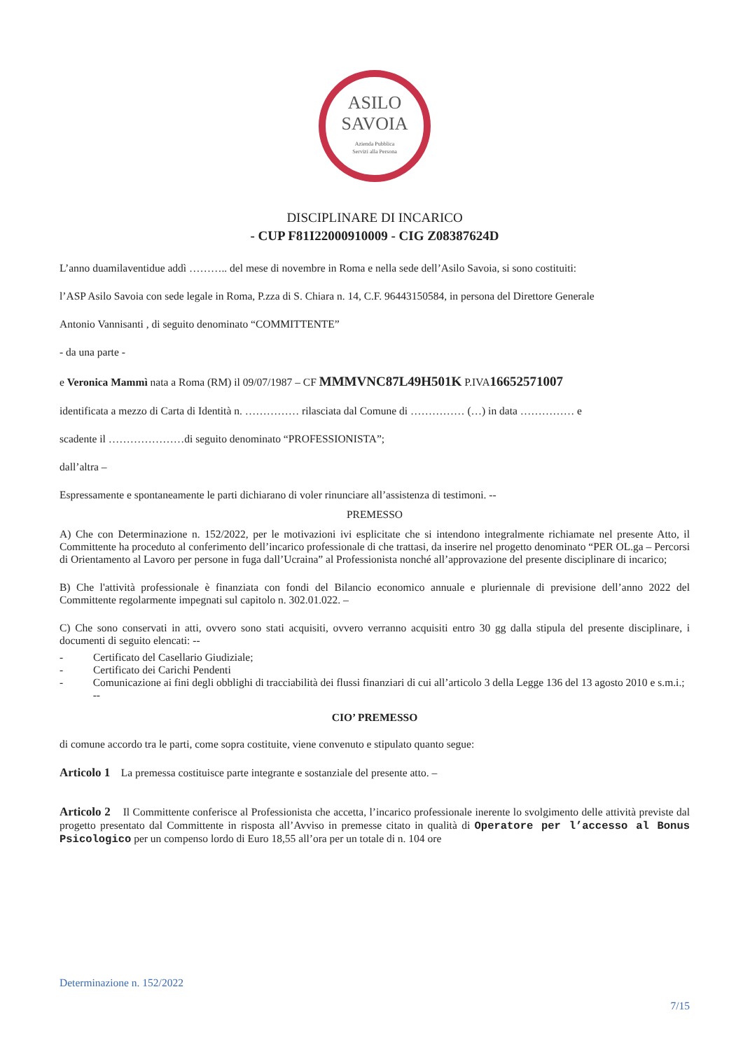ASILO
SAVOIA
Azienda Pubblica
Servizi alla Persona
DISCIPLINARE DI INCARICO
- CUP F81I22000910009 - CIG Z08387624D
L’anno duamilaventidue addì ……….. del mese di novembre in Roma e nella sede dell’Asilo Savoia, si sono costituiti:
l’ASP Asilo Savoia con sede legale in Roma, P.zza di S. Chiara n. 14, C.F. 96443150584, in persona del Direttore Generale
Antonio Vannisanti , di seguito denominato “COMMITTENTE”
- da una parte -
e Veronica Mammì nata a Roma (RM) il 09/07/1987 – CF MMMVNC87L49H501K P.IVA16652571007
identificata a mezzo di Carta di Identità n. …………… rilasciata dal Comune di …………… (…) in data …………… e
scadente il …………………di seguito denominato “PROFESSIONISTA”;
dall’altra –
Espressamente e spontaneamente le parti dichiarano di voler rinunciare all’assistenza di testimoni. --
PREMESSO
A) Che con Determinazione n. 152/2022, per le motivazioni ivi esplicitate che si intendono integralmente richiamate nel presente Atto, il Committente ha proceduto al conferimento dell’incarico professionale di che trattasi, da inserire nel progetto denominato “PER OL.ga – Percorsi di Orientamento al Lavoro per persone in fuga dall’Ucraina” al Professionista nonché all’approvazione del presente disciplinare di incarico;
B) Che l'attività professionale è finanziata con fondi del Bilancio economico annuale e pluriennale di previsione dell’anno 2022 del Committente regolarmente impegnati sul capitolo n. 302.01.022. –
C) Che sono conservati in atti, ovvero sono stati acquisiti, ovvero verranno acquisiti entro 30 gg dalla stipula del presente disciplinare, i documenti di seguito elencati: --
- Certificato del Casellario Giudiziale;
- Certificato dei Carichi Pendenti
- Comunicazione ai fini degli obblighi di tracciabilità dei flussi finanziari di cui all’articolo 3 della Legge 136 del 13 agosto 2010 e s.m.i.; --
CIO’ PREMESSO
di comune accordo tra le parti, come sopra costituite, viene convenuto e stipulato quanto segue:
Articolo 1 La premessa costituisce parte integrante e sostanziale del presente atto. –
Articolo 2 Il Committente conferisce al Professionista che accetta, l’incarico professionale inerente lo svolgimento delle attività previste dal progetto presentato dal Committente in risposta all’Avviso in premesse citato in qualità di Operatore per l’accesso al Bonus Psicologico per un compenso lordo di Euro 18,55 all’ora per un totale di n. 104 ore
Determinazione n. 152/2022
7/15